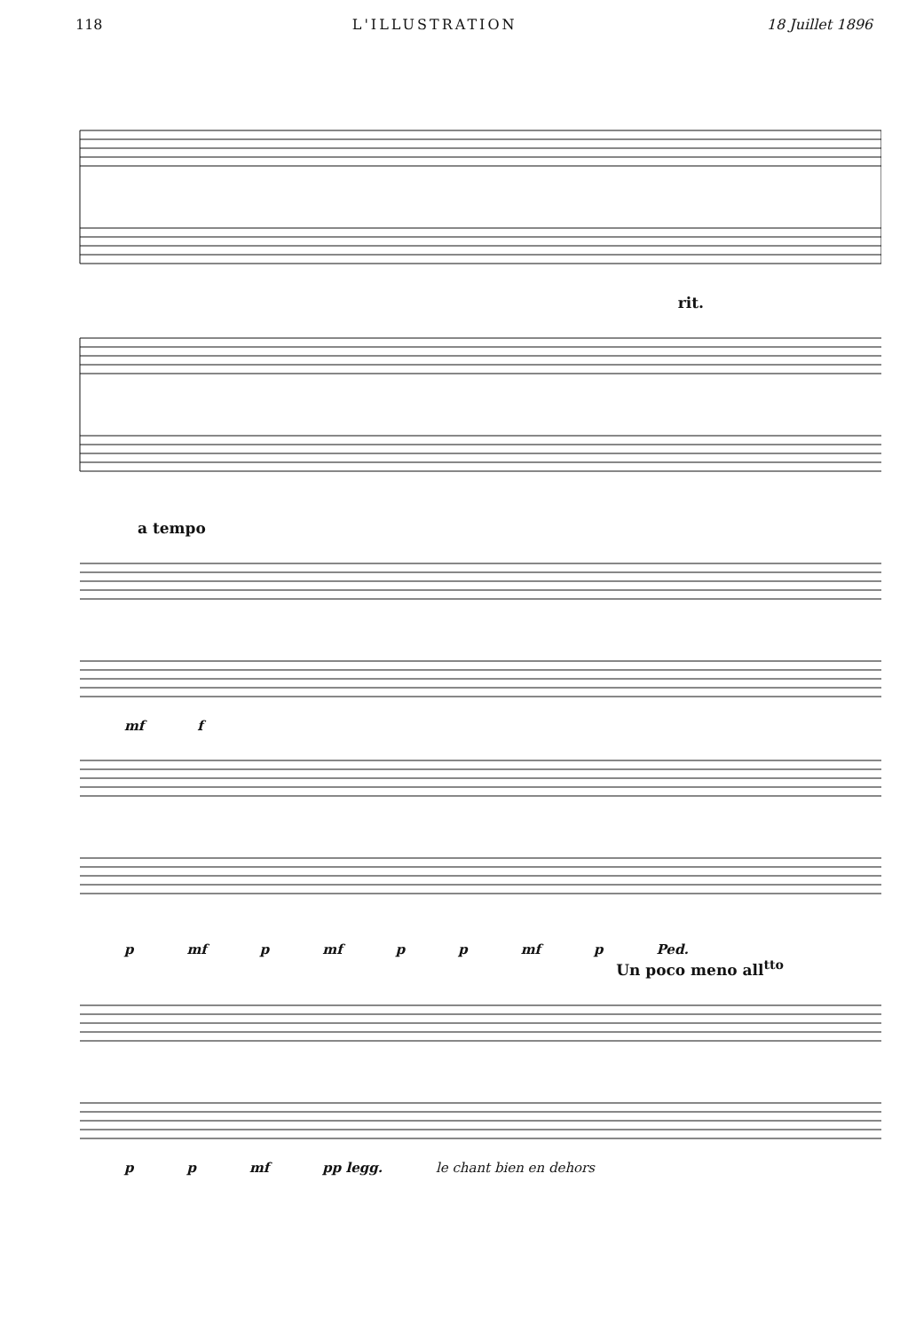118 L'ILLUSTRATION 18 Juillet 1896
rit.
a tempo
mf f
p mf p mf p p mf p Ped.
Un poco meno all<sup>tto</sup>
p p mf pp legg. le chant bien en dehors